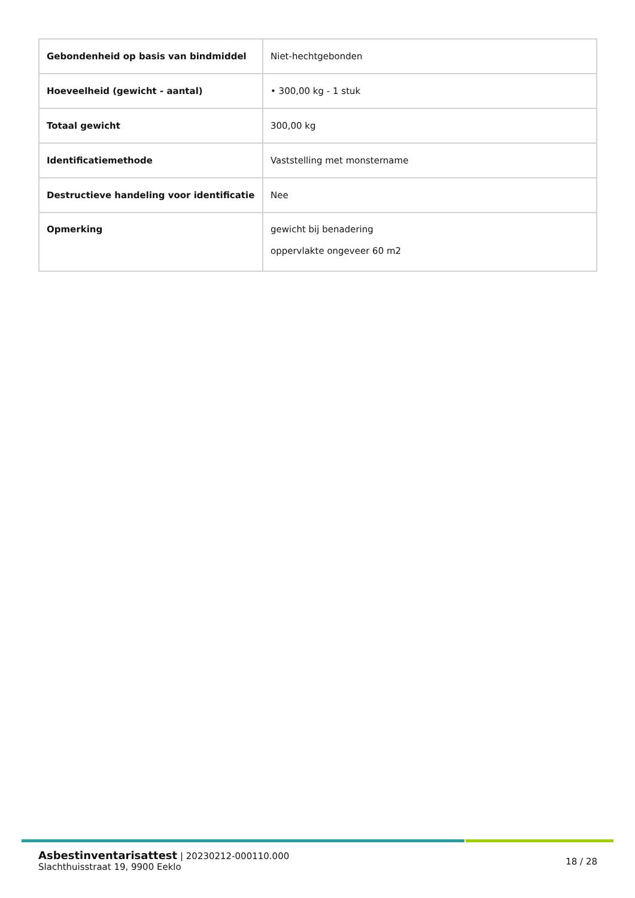| Gebondenheid op basis van bindmiddel | Niet-hechtgebonden |
| Hoeveelheid (gewicht - aantal) | • 300,00 kg - 1 stuk |
| Totaal gewicht | 300,00 kg |
| Identificatiemethode | Vaststelling met monstername |
| Destructieve handeling voor identificatie | Nee |
| Opmerking | gewicht bij benadering oppervlakte ongeveer 60 m2 |
Asbestinventarisattest | 20230212-000110.000
Slachthuisstraat 19, 9900 Eeklo
18 / 28